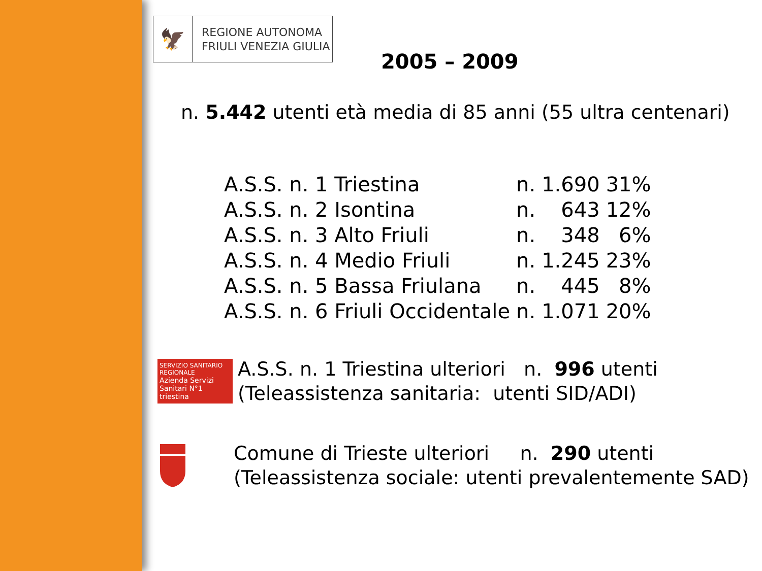🦅
REGIONE AUTONOMA
FRIULI VENEZIA GIULIA
2005 – 2009
n. 5.442 utenti età media di 85 anni (55 ultra centenari)
| A.S.S. n. 1 Triestina | n. | 1.690 | 31% |
| A.S.S. n. 2 Isontina | n. | 643 | 12% |
| A.S.S. n. 3 Alto Friuli | n. | 348 | 6% |
| A.S.S. n. 4 Medio Friuli | n. | 1.245 | 23% |
| A.S.S. n. 5 Bassa Friulana | n. | 445 | 8% |
| A.S.S. n. 6 Friuli Occidentale | n. | 1.071 | 20% |
SERVIZIO SANITARIO REGIONALE
Azienda Servizi Sanitari N°1 triestina
A.S.S. n. 1 Triestina ulteriori n. 996 utenti
(Teleassistenza sanitaria: utenti SID/ADI)
Comune di Trieste ulteriori n. 290 utenti
(Teleassistenza sociale: utenti prevalentemente SAD)